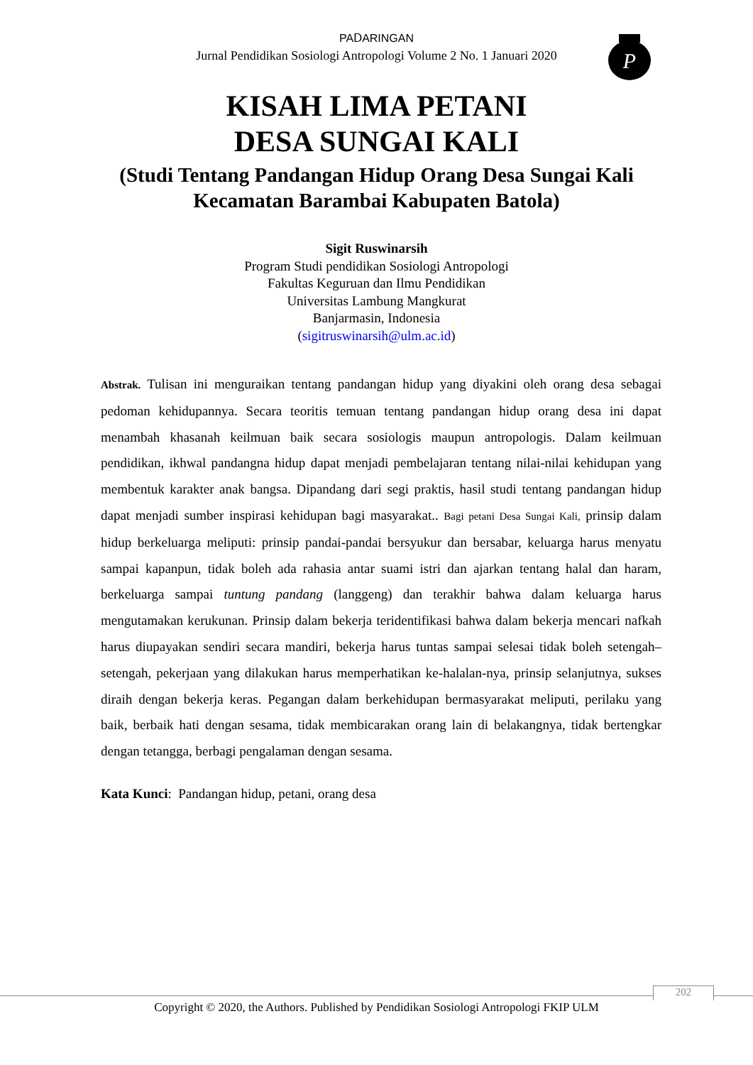PAⅮARINGAN
Jurnal Pendidikan Sosiologi Antropologi Volume 2 No. 1 Januari 2020
P
KISAH LIMA PETANI
DESA SUNGAI KALI
(Studi Tentang Pandangan Hidup Orang Desa Sungai Kali Kecamatan Barambai Kabupaten Batola)
Sigit Ruswinarsih
Program Studi pendidikan Sosiologi Antropologi
Fakultas Keguruan dan Ilmu Pendidikan
Universitas Lambung Mangkurat
Banjarmasin, Indonesia
(sigitruswinarsih@ulm.ac.id)
Abstrak. Tulisan ini menguraikan tentang pandangan hidup yang diyakini oleh orang desa sebagai pedoman kehidupannya. Secara teoritis temuan tentang pandangan hidup orang desa ini dapat menambah khasanah keilmuan baik secara sosiologis maupun antropologis. Dalam keilmuan pendidikan, ikhwal pandangna hidup dapat menjadi pembelajaran tentang nilai-nilai kehidupan yang membentuk karakter anak bangsa. Dipandang dari segi praktis, hasil studi tentang pandangan hidup dapat menjadi sumber inspirasi kehidupan bagi masyarakat.. Bagi petani Desa Sungai Kali, prinsip dalam hidup berkeluarga meliputi: prinsip pandai-pandai bersyukur dan bersabar, keluarga harus menyatu sampai kapanpun, tidak boleh ada rahasia antar suami istri dan ajarkan tentang halal dan haram, berkeluarga sampai tuntung pandang (langgeng) dan terakhir bahwa dalam keluarga harus mengutamakan kerukunan. Prinsip dalam bekerja teridentifikasi bahwa dalam bekerja mencari nafkah harus diupayakan sendiri secara mandiri, bekerja harus tuntas sampai selesai tidak boleh setengah–setengah, pekerjaan yang dilakukan harus memperhatikan ke-halalan-nya, prinsip selanjutnya, sukses diraih dengan bekerja keras. Pegangan dalam berkehidupan bermasyarakat meliputi, perilaku yang baik, berbaik hati dengan sesama, tidak membicarakan orang lain di belakangnya, tidak bertengkar dengan tetangga, berbagi pengalaman dengan sesama.
Kata Kunci: Pandangan hidup, petani, orang desa
202
Copyright © 2020, the Authors. Published by Pendidikan Sosiologi Antropologi FKIP ULM